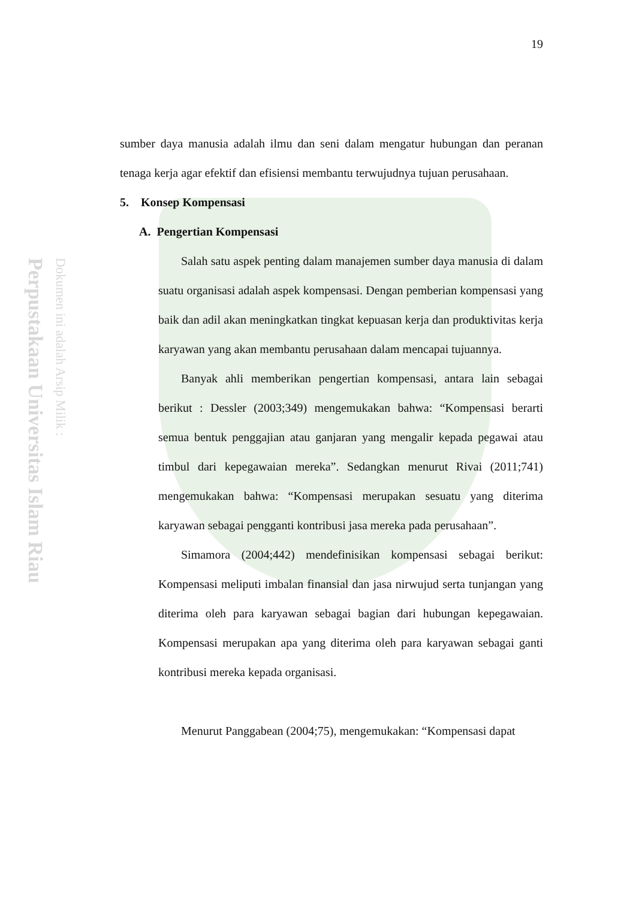Perpustakaan Universitas Islam Riau
Dokumen ini adalah Arsip Milik :
19
sumber daya manusia adalah ilmu dan seni dalam mengatur hubungan dan peranan tenaga kerja agar efektif dan efisiensi membantu terwujudnya tujuan perusahaan.
5. Konsep Kompensasi
A. Pengertian Kompensasi
Salah satu aspek penting dalam manajemen sumber daya manusia di dalam suatu organisasi adalah aspek kompensasi. Dengan pemberian kompensasi yang baik dan adil akan meningkatkan tingkat kepuasan kerja dan produktivitas kerja karyawan yang akan membantu perusahaan dalam mencapai tujuannya.
Banyak ahli memberikan pengertian kompensasi, antara lain sebagai berikut : Dessler (2003;349) mengemukakan bahwa: “Kompensasi berarti semua bentuk penggajian atau ganjaran yang mengalir kepada pegawai atau timbul dari kepegawaian mereka”. Sedangkan menurut Rivai (2011;741) mengemukakan bahwa: “Kompensasi merupakan sesuatu yang diterima karyawan sebagai pengganti kontribusi jasa mereka pada perusahaan”.
Simamora (2004;442) mendefinisikan kompensasi sebagai berikut: Kompensasi meliputi imbalan finansial dan jasa nirwujud serta tunjangan yang diterima oleh para karyawan sebagai bagian dari hubungan kepegawaian. Kompensasi merupakan apa yang diterima oleh para karyawan sebagai ganti kontribusi mereka kepada organisasi.
Menurut Panggabean (2004;75), mengemukakan: “Kompensasi dapat